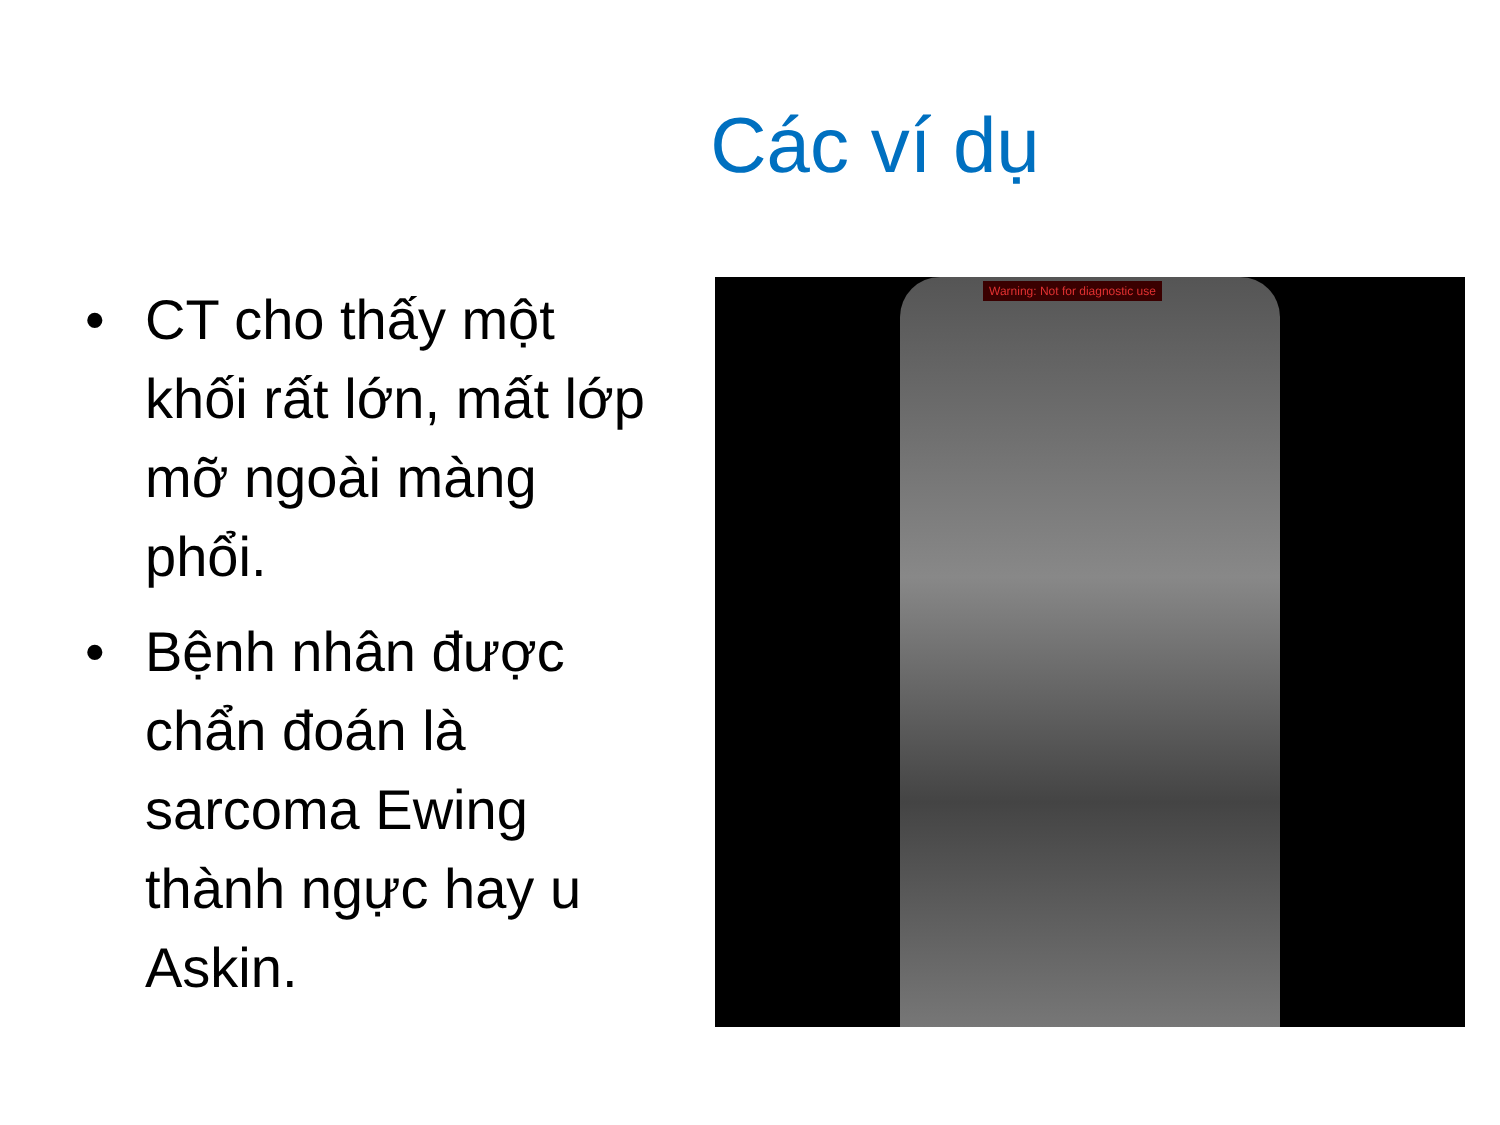Các ví dụ
• CT cho thấy một khối rất lớn, mất lớp mỡ ngoài màng phổi.
• Bệnh nhân được chẩn đoán là sarcoma Ewing thành ngực hay u Askin.
Warning: Not for diagnostic use